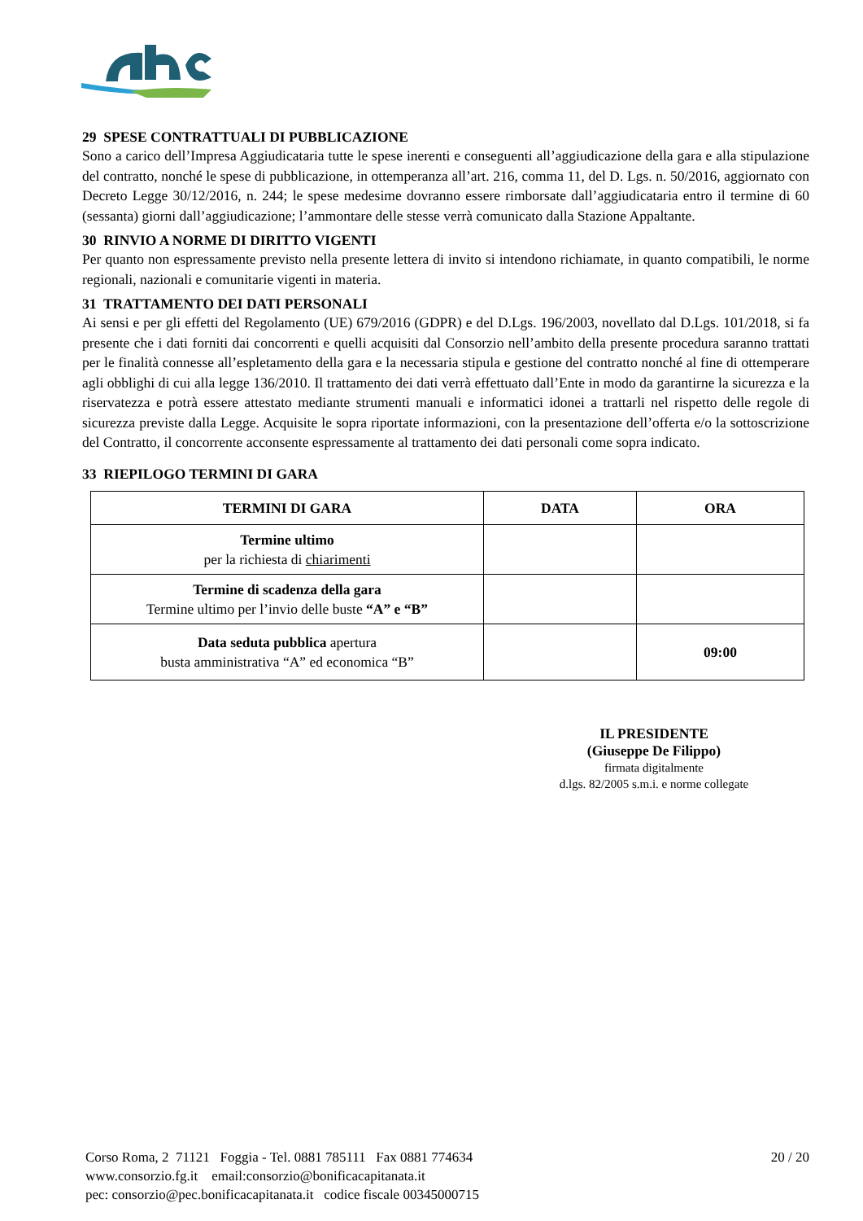29 SPESE CONTRATTUALI DI PUBBLICAZIONE
Sono a carico dell’Impresa Aggiudicataria tutte le spese inerenti e conseguenti all’aggiudicazione della gara e alla stipulazione del contratto, nonché le spese di pubblicazione, in ottemperanza all’art. 216, comma 11, del D. Lgs. n. 50/2016, aggiornato con Decreto Legge 30/12/2016, n. 244; le spese medesime dovranno essere rimborsate dall’aggiudicataria entro il termine di 60 (sessanta) giorni dall’aggiudicazione; l’ammontare delle stesse verrà comunicato dalla Stazione Appaltante.
30 RINVIO A NORME DI DIRITTO VIGENTI
Per quanto non espressamente previsto nella presente lettera di invito si intendono richiamate, in quanto compatibili, le norme regionali, nazionali e comunitarie vigenti in materia.
31 TRATTAMENTO DEI DATI PERSONALI
Ai sensi e per gli effetti del Regolamento (UE) 679/2016 (GDPR) e del D.Lgs. 196/2003, novellato dal D.Lgs. 101/2018, si fa presente che i dati forniti dai concorrenti e quelli acquisiti dal Consorzio nell’ambito della presente procedura saranno trattati per le finalità connesse all’espletamento della gara e la necessaria stipula e gestione del contratto nonché al fine di ottemperare agli obblighi di cui alla legge 136/2010. Il trattamento dei dati verrà effettuato dall’Ente in modo da garantirne la sicurezza e la riservatezza e potrà essere attestato mediante strumenti manuali e informatici idonei a trattarli nel rispetto delle regole di sicurezza previste dalla Legge. Acquisite le sopra riportate informazioni, con la presentazione dell’offerta e/o la sottoscrizione del Contratto, il concorrente acconsente espressamente al trattamento dei dati personali come sopra indicato.
33 RIEPILOGO TERMINI DI GARA
| TERMINI DI GARA | DATA | ORA |
| --- | --- | --- |
| Termine ultimo per la richiesta di chiarimenti | | |
| Termine di scadenza della gara Termine ultimo per l’invio delle buste “A” e “B” | | |
| Data seduta pubblica apertura busta amministrativa “A” ed economica “B” | | 09:00 |
IL PRESIDENTE
(Giuseppe De Filippo)
firmata digitalmente
d.lgs. 82/2005 s.m.i. e norme collegate
Corso Roma, 2 71121 Foggia - Tel. 0881 785111 Fax 0881 774634
www.consorzio.fg.it email:consorzio@bonificacapitanata.it
pec: consorzio@pec.bonificacapitanata.it codice fiscale 00345000715
20 / 20